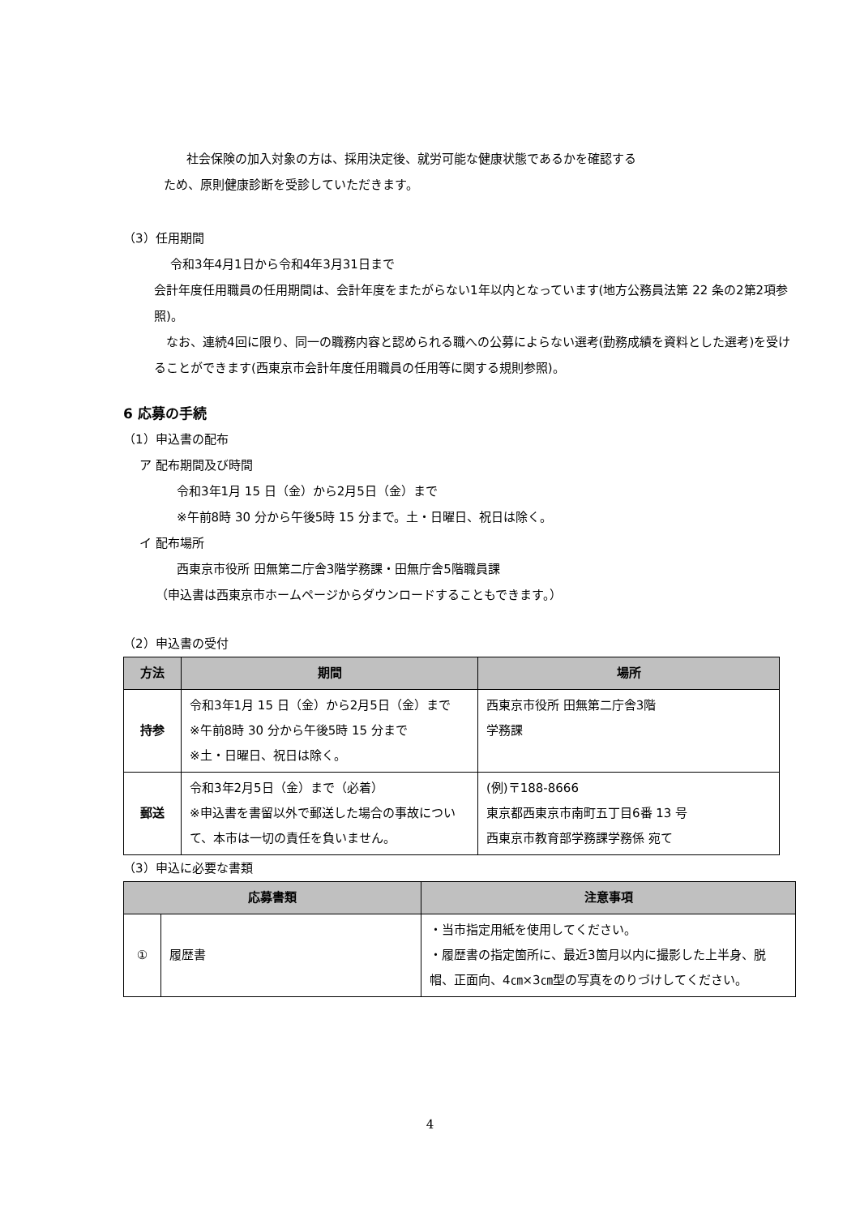社会保険の加入対象の方は、採用決定後、就労可能な健康状態であるかを確認する
ため、原則健康診断を受診していただきます。
（3）任用期間
令和3年4月1日から令和4年3月31日まで
会計年度任用職員の任用期間は、会計年度をまたがらない1年以内となっています(地方公務員法第 22 条の2第2項参照)。
　なお、連続4回に限り、同一の職務内容と認められる職への公募によらない選考(勤務成績を資料とした選考)を受けることができます(西東京市会計年度任用職員の任用等に関する規則参照)。
6 応募の手続
（1）申込書の配布
ア 配布期間及び時間
令和3年1月 15 日（金）から2月5日（金）まで
※午前8時 30 分から午後5時 15 分まで。土・日曜日、祝日は除く。
イ 配布場所
西東京市役所 田無第二庁舎3階学務課・田無庁舎5階職員課
（申込書は西東京市ホームページからダウンロードすることもできます。）
（2）申込書の受付
| 方法 | 期間 | 場所 |
| --- | --- | --- |
| 持参 | 令和3年1月 15 日（金）から2月5日（金）まで ※午前8時 30 分から午後5時 15 分まで ※土・日曜日、祝日は除く。 | 西東京市役所 田無第二庁舎3階 学務課 |
| 郵送 | 令和3年2月5日（金）まで（必着） ※申込書を書留以外で郵送した場合の事故について、本市は一切の責任を負いません。 | (例)〒188-8666 東京都西東京市南町五丁目6番 13 号 西東京市教育部学務課学務係 宛て |
（3）申込に必要な書類
| 応募書類 | | 注意事項 |
| --- | --- | --- |
| ① | 履歴書 | ・当市指定用紙を使用してください。 ・履歴書の指定箇所に、最近3箇月以内に撮影した上半身、脱帽、正面向、4㎝×3㎝型の写真をのりづけしてください。 |
4